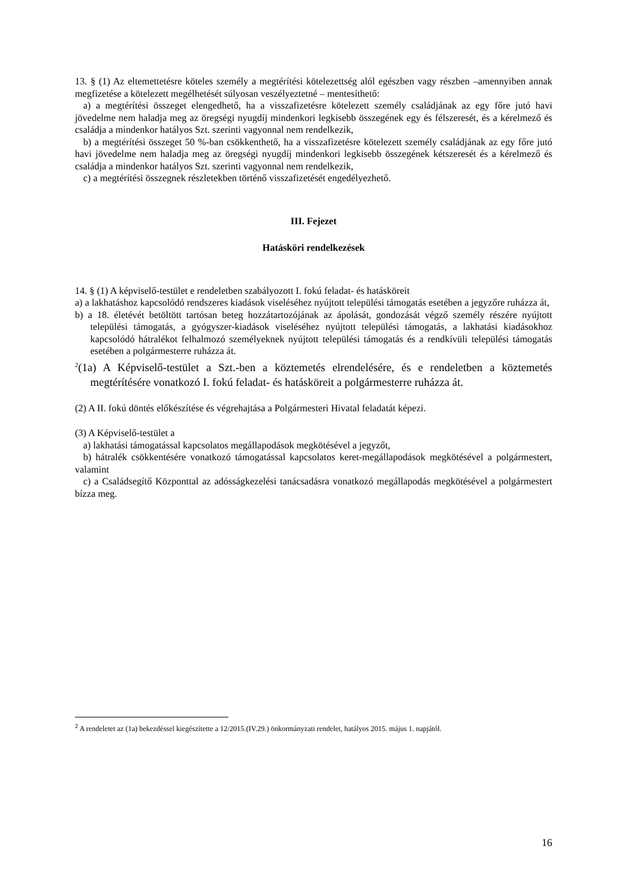13. § (1) Az eltemettetésre köteles személy a megtérítési kötelezettség alól egészben vagy részben –amennyiben annak megfizetése a kötelezett megélhetését súlyosan veszélyeztetné – mentesíthető:
a) a megtérítési összeget elengedhető, ha a visszafizetésre kötelezett személy családjának az egy főre jutó havi jövedelme nem haladja meg az öregségi nyugdíj mindenkori legkisebb összegének egy és félszeresét, és a kérelmező és családja a mindenkor hatályos Szt. szerinti vagyonnal nem rendelkezik,
b) a megtérítési összeget 50 %-ban csökkenthető, ha a visszafizetésre kötelezett személy családjának az egy főre jutó havi jövedelme nem haladja meg az öregségi nyugdíj mindenkori legkisebb összegének kétszeresét és a kérelmező és családja a mindenkor hatályos Szt. szerinti vagyonnal nem rendelkezik,
c) a megtérítési összegnek részletekben történő visszafizetését engedélyezhető.
III. Fejezet
Hatásköri rendelkezések
14. § (1) A képviselő-testület e rendeletben szabályozott I. fokú feladat- és hatásköreit
a) a lakhatáshoz kapcsolódó rendszeres kiadások viseléséhez nyújtott települési támogatás esetében a jegyzőre ruházza át,
b) a 18. életévét betöltött tartósan beteg hozzátartozójának az ápolását, gondozását végző személy részére nyújtott települési támogatás, a gyógyszer-kiadások viseléséhez nyújtott települési támogatás, a lakhatási kiadásokhoz kapcsolódó hátralékot felhalmozó személyeknek nyújtott települési támogatás és a rendkívüli települési támogatás esetében a polgármesterre ruházza át.
<sup>2</sup> (1a) A Képviselő-testület a Szt.-ben a köztemetés elrendelésére, és e rendeletben a köztemetés megtérítésére vonatkozó I. fokú feladat- és hatásköreit a polgármesterre ruházza át.
(2) A II. fokú döntés előkészítése és végrehajtása a Polgármesteri Hivatal feladatát képezi.
(3) A Képviselő-testület a
a) lakhatási támogatással kapcsolatos megállapodások megkötésével a jegyzőt,
b) hátralék csökkentésére vonatkozó támogatással kapcsolatos keret-megállapodások megkötésével a polgármestert, valamint
c) a Családsegítő Központtal az adósságkezelési tanácsadásra vonatkozó megállapodás megkötésével a polgármestert bízza meg.
<sup>2</sup> A rendeletet az (1a) bekezdéssel kiegészítette a 12/2015.(IV.29.) önkormányzati rendelet, hatályos 2015. május 1. napjától.
16